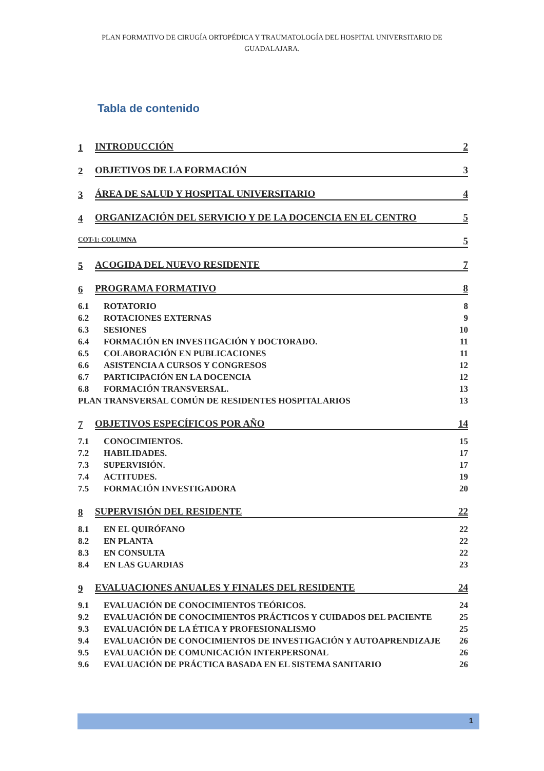PLAN FORMATIVO DE CIRUGÍA ORTOPÉDICA Y TRAUMATOLOGÍA DEL HOSPITAL UNIVERSITARIO DE GUADALAJARA.
Tabla de contenido
1 INTRODUCCIÓN 2
2 OBJETIVOS DE LA FORMACIÓN 3
3 ÁREA DE SALUD Y HOSPITAL UNIVERSITARIO 4
4 ORGANIZACIÓN DEL SERVICIO Y DE LA DOCENCIA EN EL CENTRO 5
COT-1: COLUMNA 5
5 ACOGIDA DEL NUEVO RESIDENTE 7
6 PROGRAMA FORMATIVO 8
6.1 ROTATORIO 8
6.2 ROTACIONES EXTERNAS 9
6.3 SESIONES 10
6.4 FORMACIÓN EN INVESTIGACIÓN Y DOCTORADO. 11
6.5 COLABORACIÓN EN PUBLICACIONES 11
6.6 ASISTENCIA A CURSOS Y CONGRESOS 12
6.7 PARTICIPACIÓN EN LA DOCENCIA 12
6.8 FORMACIÓN TRANSVERSAL. 13
PLAN TRANSVERSAL COMÚN DE RESIDENTES HOSPITALARIOS 13
7 OBJETIVOS ESPECÍFICOS POR AÑO 14
7.1 CONOCIMIENTOS. 15
7.2 HABILIDADES. 17
7.3 SUPERVISIÓN. 17
7.4 ACTITUDES. 19
7.5 FORMACIÓN INVESTIGADORA 20
8 SUPERVISIÓN DEL RESIDENTE 22
8.1 EN EL QUIRÓFANO 22
8.2 EN PLANTA 22
8.3 EN CONSULTA 22
8.4 EN LAS GUARDIAS 23
9 EVALUACIONES ANUALES Y FINALES DEL RESIDENTE 24
9.1 EVALUACIÓN DE CONOCIMIENTOS TEÓRICOS. 24
9.2 EVALUACIÓN DE CONOCIMIENTOS PRÁCTICOS Y CUIDADOS DEL PACIENTE 25
9.3 EVALUACIÓN DE LA ÉTICA Y PROFESIONALISMO 25
9.4 EVALUACIÓN DE CONOCIMIENTOS DE INVESTIGACIÓN Y AUTOAPRENDIZAJE 26
9.5 EVALUACIÓN DE COMUNICACIÓN INTERPERSONAL 26
9.6 EVALUACIÓN DE PRÁCTICA BASADA EN EL SISTEMA SANITARIO 26
1